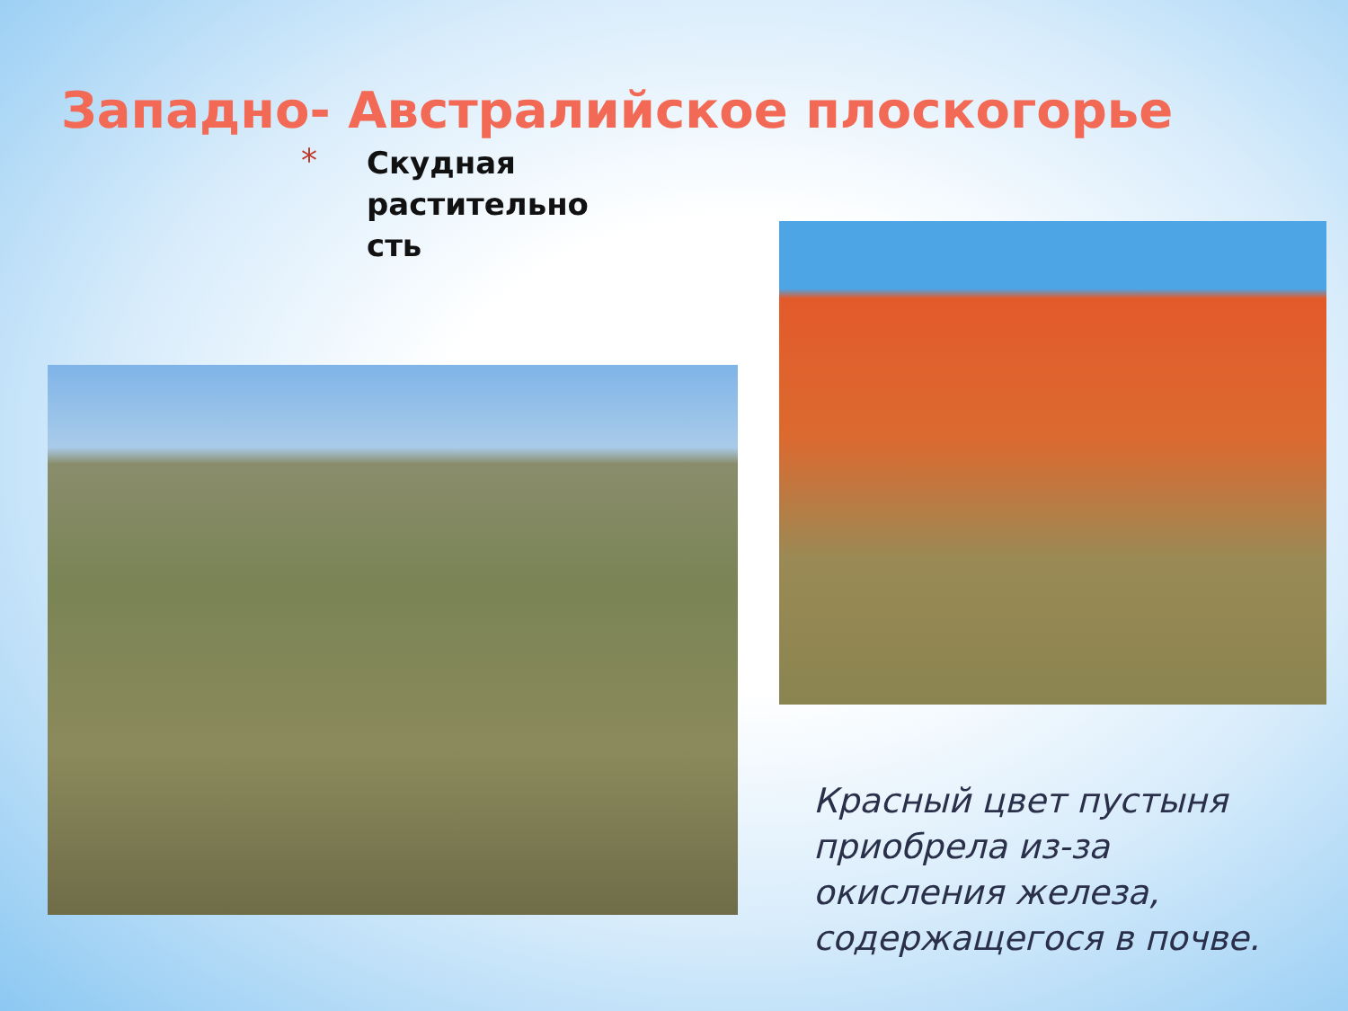Западно- Австралийское плоскогорье
*
Скудная растительно сть
Красный цвет пустыня приобрела из-за окисления железа, содержащегося в почве.